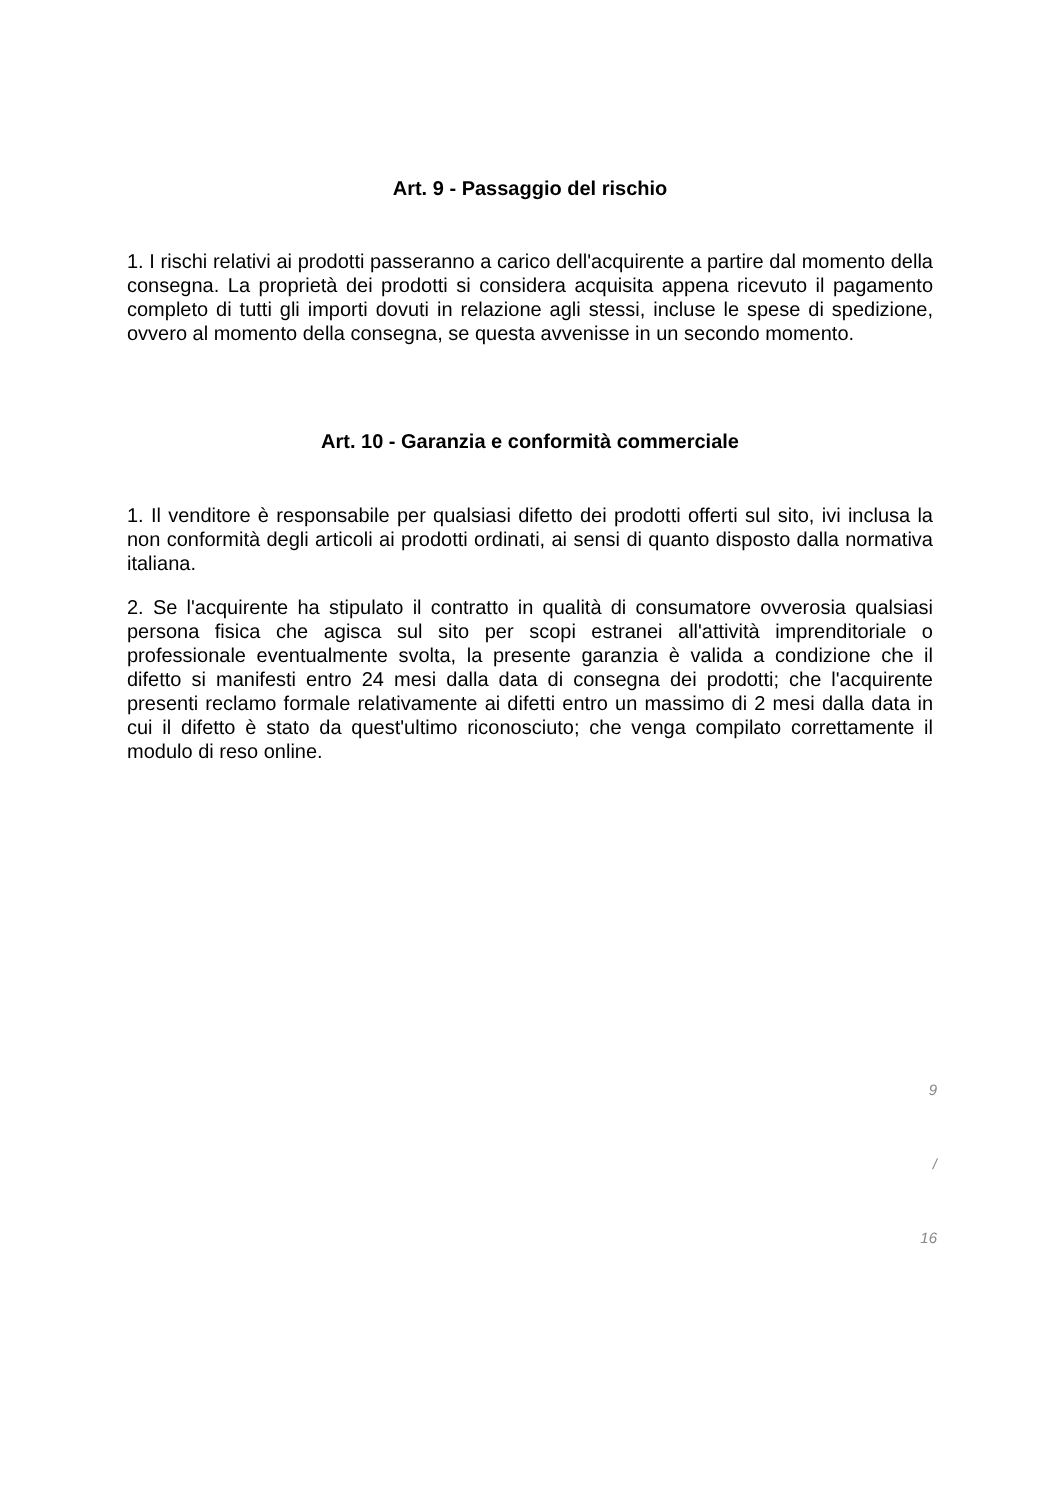Art. 9 - Passaggio del rischio
1. I rischi relativi ai prodotti passeranno a carico dell'acquirente a partire dal momento della consegna. La proprietà dei prodotti si considera acquisita appena ricevuto il pagamento completo di tutti gli importi dovuti in relazione agli stessi, incluse le spese di spedizione, ovvero al momento della consegna, se questa avvenisse in un secondo momento.
Art. 10 - Garanzia e conformità commerciale
1. Il venditore è responsabile per qualsiasi difetto dei prodotti offerti sul sito, ivi inclusa la non conformità degli articoli ai prodotti ordinati, ai sensi di quanto disposto dalla normativa italiana.
2. Se l'acquirente ha stipulato il contratto in qualità di consumatore ovverosia qualsiasi persona fisica che agisca sul sito per scopi estranei all'attività imprenditoriale o professionale eventualmente svolta, la presente garanzia è valida a condizione che il difetto si manifesti entro 24 mesi dalla data di consegna dei prodotti; che l'acquirente presenti reclamo formale relativamente ai difetti entro un massimo di 2 mesi dalla data in cui il difetto è stato da quest'ultimo riconosciuto; che venga compilato correttamente il modulo di reso online.
9
/
16